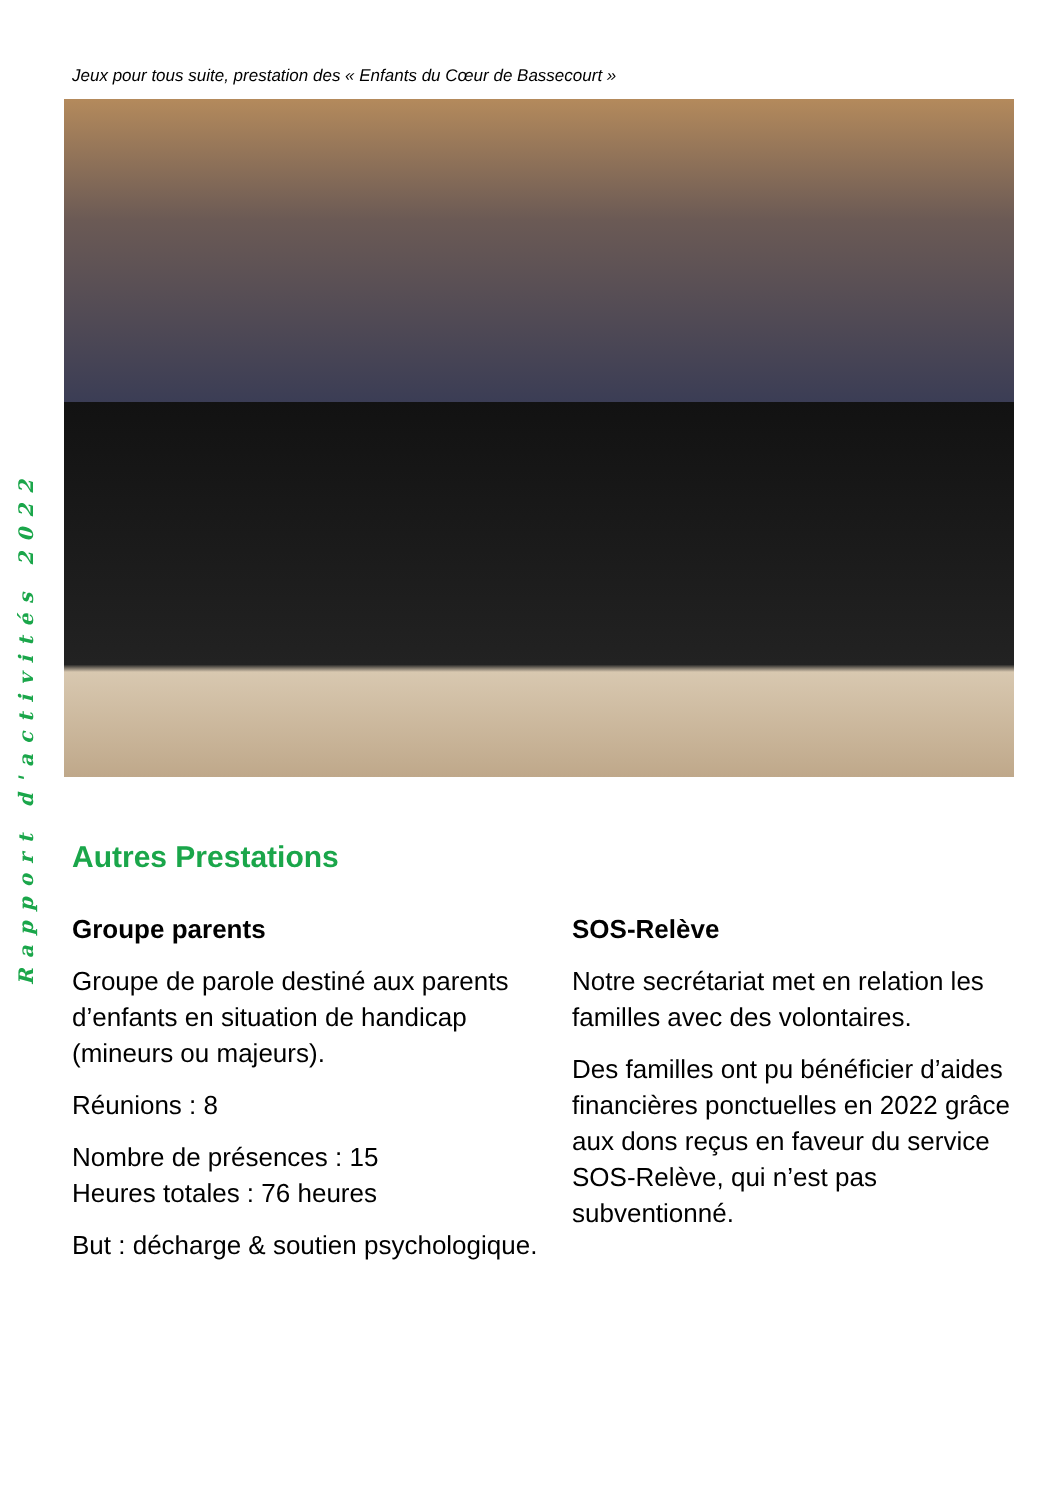Rapport d'activités 2022
Jeux pour tous suite, prestation des « Enfants du Cœur de Bassecourt »
Autres Prestations
Groupe parents
Groupe de parole destiné aux parents d’enfants en situation de handicap (mineurs ou majeurs).
Réunions : 8
Nombre de présences : 15
Heures totales : 76 heures
But : décharge & soutien psychologique.
SOS-Relève
Notre secrétariat met en relation les familles avec des volontaires.
Des familles ont pu bénéficier d’aides financières ponctuelles en 2022 grâce aux dons reçus en faveur du service SOS-Relève, qui n’est pas subventionné.